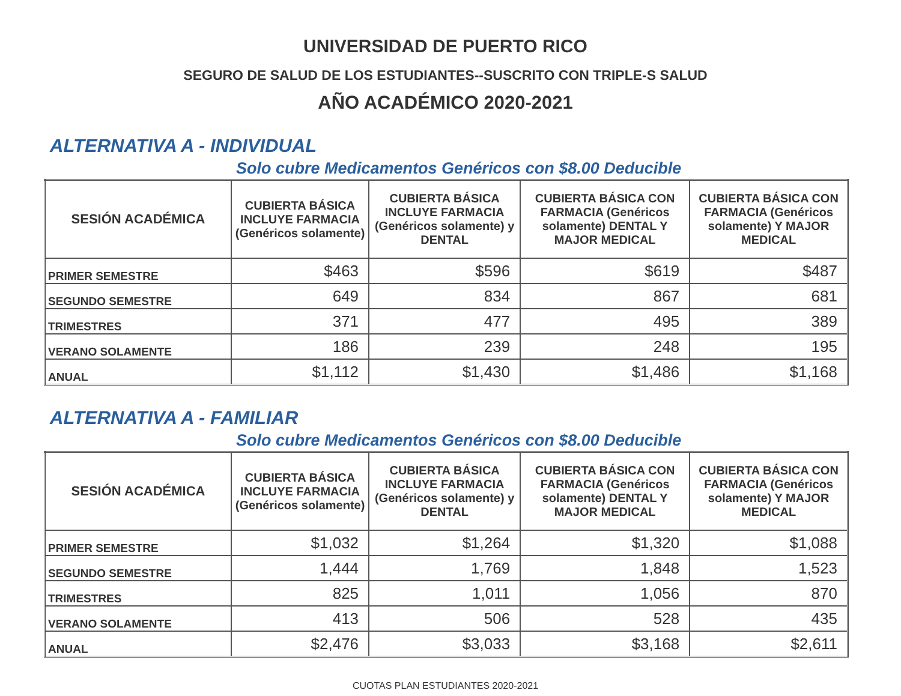UNIVERSIDAD DE PUERTO RICO
SEGURO DE SALUD DE LOS ESTUDIANTES--SUSCRITO CON TRIPLE-S SALUD
AÑO ACADÉMICO 2020-2021
ALTERNATIVA A - INDIVIDUAL
Solo cubre Medicamentos Genéricos con $8.00 Deducible
| SESIÓN ACADÉMICA | CUBIERTA BÁSICA INCLUYE FARMACIA (Genéricos solamente) | CUBIERTA BÁSICA INCLUYE FARMACIA (Genéricos solamente) y DENTAL | CUBIERTA BÁSICA CON FARMACIA (Genéricos solamente) DENTAL Y MAJOR MEDICAL | CUBIERTA BÁSICA CON FARMACIA (Genéricos solamente) Y MAJOR MEDICAL |
| --- | --- | --- | --- | --- |
| PRIMER SEMESTRE | $463 | $596 | $619 | $487 |
| SEGUNDO SEMESTRE | 649 | 834 | 867 | 681 |
| TRIMESTRES | 371 | 477 | 495 | 389 |
| VERANO SOLAMENTE | 186 | 239 | 248 | 195 |
| ANUAL | $1,112 | $1,430 | $1,486 | $1,168 |
ALTERNATIVA A - FAMILIAR
Solo cubre Medicamentos Genéricos con $8.00 Deducible
| SESIÓN ACADÉMICA | CUBIERTA BÁSICA INCLUYE FARMACIA (Genéricos solamente) | CUBIERTA BÁSICA INCLUYE FARMACIA (Genéricos solamente) y DENTAL | CUBIERTA BÁSICA CON FARMACIA (Genéricos solamente) DENTAL Y MAJOR MEDICAL | CUBIERTA BÁSICA CON FARMACIA (Genéricos solamente) Y MAJOR MEDICAL |
| --- | --- | --- | --- | --- |
| PRIMER SEMESTRE | $1,032 | $1,264 | $1,320 | $1,088 |
| SEGUNDO SEMESTRE | 1,444 | 1,769 | 1,848 | 1,523 |
| TRIMESTRES | 825 | 1,011 | 1,056 | 870 |
| VERANO SOLAMENTE | 413 | 506 | 528 | 435 |
| ANUAL | $2,476 | $3,033 | $3,168 | $2,611 |
CUOTAS PLAN ESTUDIANTES 2020-2021